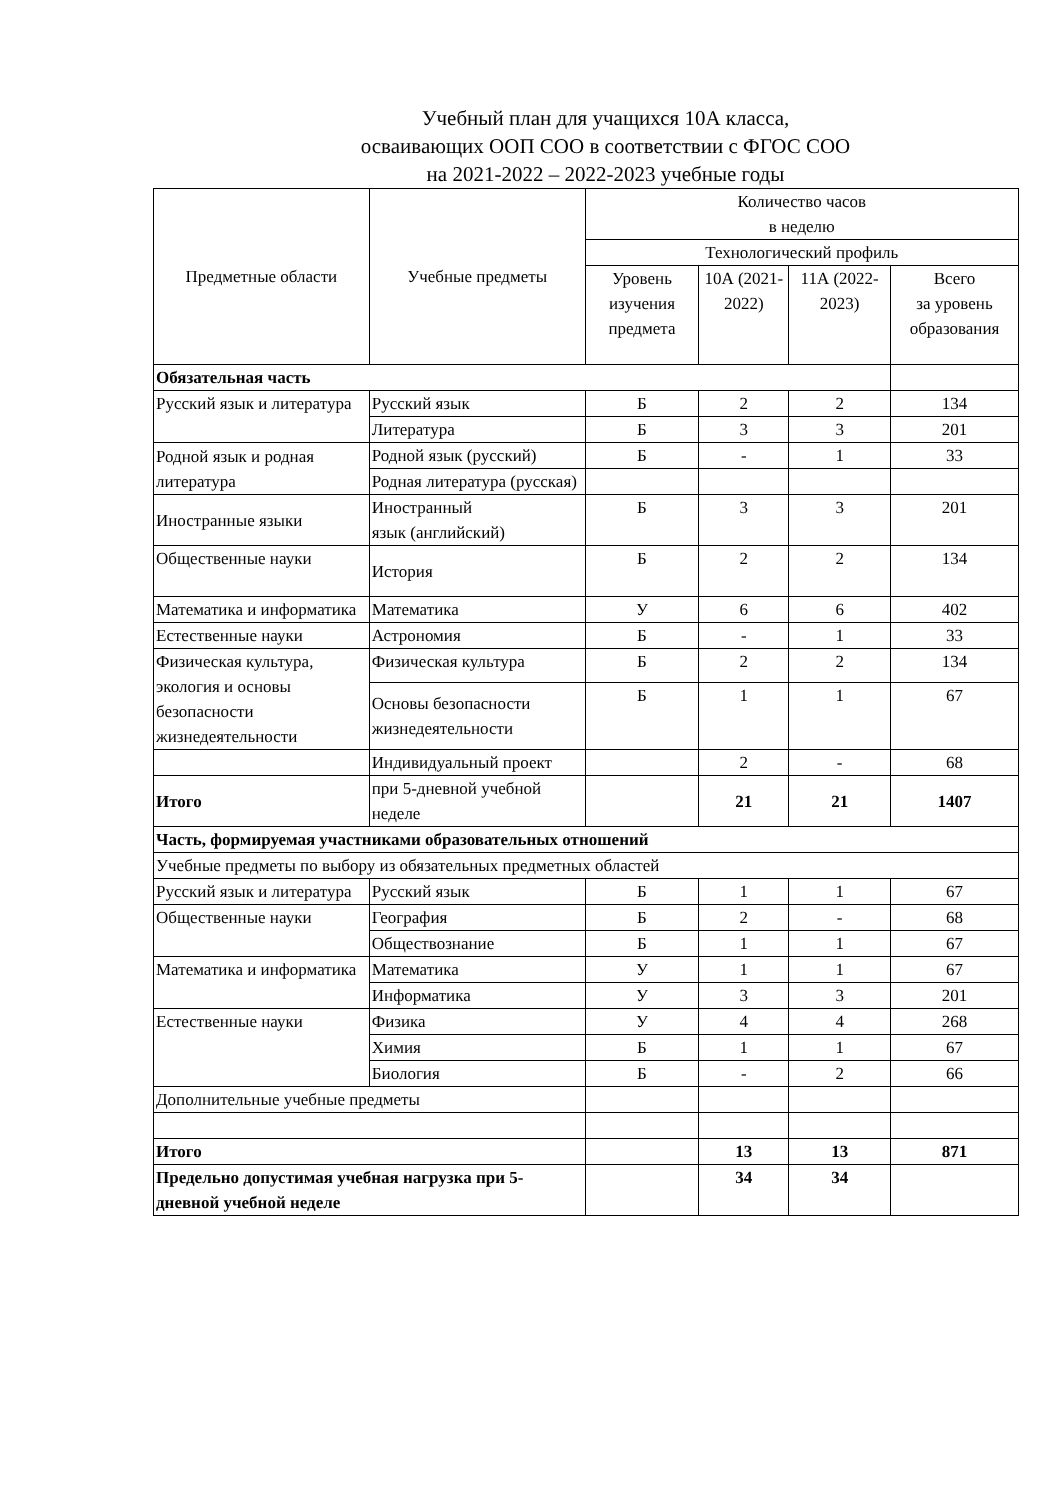Учебный план для учащихся 10А класса,
осваивающих ООП СОО в соответствии с ФГОС СОО
на 2021-2022 – 2022-2023 учебные годы
| Предметные области | Учебные предметы | Количество часов в неделю | | | |
| --- | --- | --- | --- | --- | --- |
| | | Технологический профиль | | | |
| | | Уровень изучения предмета | 10А (2021-2022) | 11А (2022-2023) | Всего за уровень образования |
| Обязательная часть | | | | | |
| Русский язык и литература | Русский язык | Б | 2 | 2 | 134 |
| | Литература | Б | 3 | 3 | 201 |
| Родной язык и родная литература | Родной язык (русский) | Б | - | 1 | 33 |
| | Родная литература (русская) | | | | |
| Иностранные языки | Иностранный язык (английский) | Б | 3 | 3 | 201 |
| Общественные науки | История | Б | 2 | 2 | 134 |
| Математика и информатика | Математика | У | 6 | 6 | 402 |
| Естественные науки | Астрономия | Б | - | 1 | 33 |
| Физическая культура, экология и основы безопасности жизнедеятельности | Физическая культура | Б | 2 | 2 | 134 |
| | Основы безопасности жизнедеятельности | Б | 1 | 1 | 67 |
| | Индивидуальный проект | | 2 | - | 68 |
| Итого | при 5-дневной учебной неделе | | 21 | 21 | 1407 |
| Часть, формируемая участниками образовательных отношений | | | | | |
| Учебные предметы по выбору из обязательных предметных областей | | | | | |
| Русский язык и литература | Русский язык | Б | 1 | 1 | 67 |
| Общественные науки | География | Б | 2 | - | 68 |
| | Обществознание | Б | 1 | 1 | 67 |
| Математика и информатика | Математика | У | 1 | 1 | 67 |
| | Информатика | У | 3 | 3 | 201 |
| Естественные науки | Физика | У | 4 | 4 | 268 |
| | Химия | Б | 1 | 1 | 67 |
| | Биология | Б | - | 2 | 66 |
| Дополнительные учебные предметы | | | | | |
| Итого | | | 13 | 13 | 871 |
| Предельно допустимая учебная нагрузка при 5-дневной учебной неделе | | | 34 | 34 | |